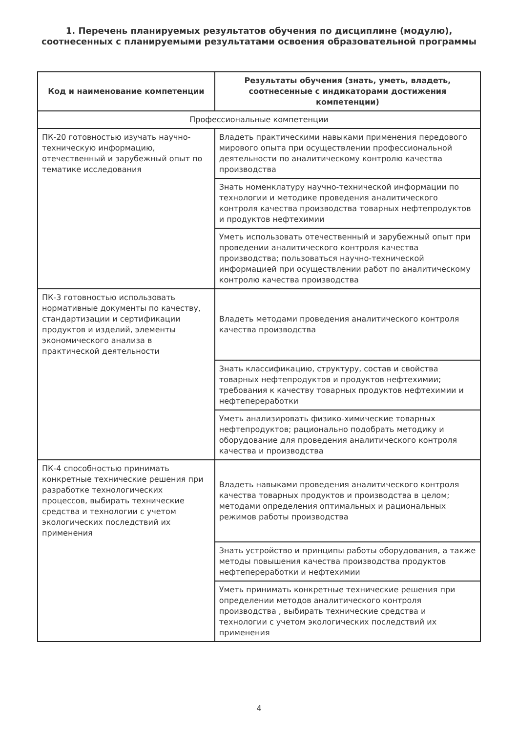1. Перечень планируемых результатов обучения по дисциплине (модулю), соотнесенных с планируемыми результатами освоения образовательной программы
| Код и наименование компетенции | Результаты обучения (знать, уметь, владеть, соотнесенные с индикаторами достижения компетенции) |
| --- | --- |
| Профессиональные компетенции | |
| ПК-20 готовностью изучать научно-техническую информацию, отечественный и зарубежный опыт по тематике исследования | Владеть практическими навыками применения передового мирового опыта при осуществлении профессиональной деятельности по аналитическому контролю качества производства |
| | Знать номенклатуру научно-технической информации по технологии и методике проведения аналитического контроля качества производства товарных нефтепродуктов и продуктов нефтехимии |
| | Уметь использовать отечественный и зарубежный опыт при проведении аналитического контроля качества производства; пользоваться научно-технической информацией при осуществлении работ по аналитическому контролю качества производства |
| ПК-3 готовностью использовать нормативные документы по качеству, стандартизации и сертификации продуктов и изделий, элементы экономического анализа в практической деятельности | Владеть методами проведения аналитического контроля качества производства |
| | Знать классификацию, структуру, состав и свойства товарных нефтепродуктов и продуктов нефтехимии; требования к качеству товарных продуктов нефтехимии и нефтепереработки |
| | Уметь анализировать физико-химические товарных нефтепродуктов; рационально подобрать методику и оборудование для проведения аналитического контроля качества и производства |
| ПК-4 способностью принимать конкретные технические решения при разработке технологических процессов, выбирать технические средства и технологии с учетом экологических последствий их применения | Владеть навыками проведения аналитического контроля качества товарных продуктов и производства в целом; методами определения оптимальных и рациональных режимов работы производства |
| | Знать устройство и принципы работы оборудования, а также методы повышения качества производства продуктов нефтепереработки и нефтехимии |
| | Уметь принимать конкретные технические решения при определении методов аналитического контроля производства , выбирать технические средства и технологии с учетом экологических последствий их применения |
4